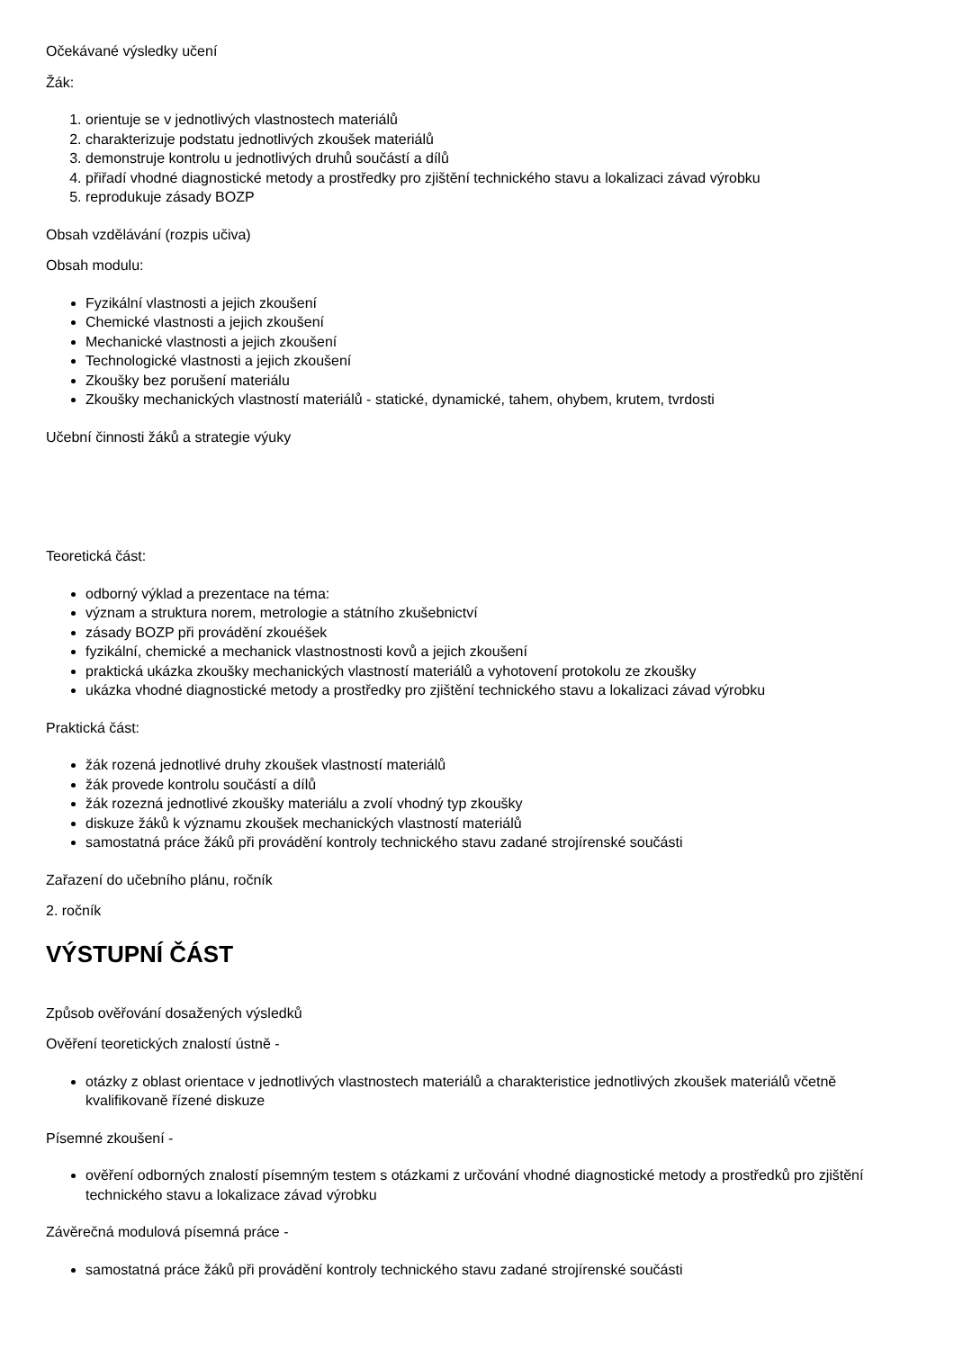Očekávané výsledky učení
Žák:
1. orientuje se v jednotlivých vlastnostech materiálů
2. charakterizuje podstatu jednotlivých zkoušek materiálů
3. demonstruje kontrolu u jednotlivých druhů součástí a dílů
4. přiřadí vhodné diagnostické metody a prostředky pro zjištění technického stavu a lokalizaci závad výrobku
5. reprodukuje zásady BOZP
Obsah vzdělávání (rozpis učiva)
Obsah modulu:
Fyzikální vlastnosti a jejich zkoušení
Chemické vlastnosti a jejich zkoušení
Mechanické vlastnosti a jejich zkoušení
Technologické vlastnosti a jejich zkoušení
Zkoušky bez porušení materiálu
Zkoušky mechanických vlastností materiálů - statické, dynamické, tahem, ohybem, krutem, tvrdosti
Učební činnosti žáků a strategie výuky
Teoretická část:
odborný výklad a prezentace na téma:
význam a struktura norem, metrologie a státního zkušebnictví
zásady BOZP při provádění zkouéšek
fyzikální, chemické a mechanick vlastnostnosti kovů a jejich zkoušení
praktická ukázka zkoušky mechanických vlastností materiálů a vyhotovení protokolu ze zkoušky
ukázka vhodné diagnostické metody a prostředky pro zjištění technického stavu a lokalizaci závad výrobku
Praktická část:
žák rozená jednotlivé druhy zkoušek vlastností materiálů
žák provede kontrolu součástí a dílů
žák rozezná jednotlivé zkoušky materiálu a zvolí vhodný typ zkoušky
diskuze žáků k významu zkoušek mechanických vlastností materiálů
samostatná práce žáků při provádění kontroly technického stavu zadané strojírenské součásti
Zařazení do učebního plánu, ročník
2. ročník
VÝSTUPNÍ ČÁST
Způsob ověřování dosažených výsledků
Ověření teoretických znalostí ústně -
otázky z oblast orientace v jednotlivých vlastnostech materiálů a charakteristice jednotlivých zkoušek materiálů včetně kvalifikovaně řízené diskuze
Písemné zkoušení -
ověření odborných znalostí písemným testem s otázkami z určování vhodné diagnostické metody a prostředků pro zjištění technického stavu a lokalizace závad výrobku
Závěrečná modulová písemná práce -
samostatná práce žáků při provádění kontroly technického stavu zadané strojírenské součásti